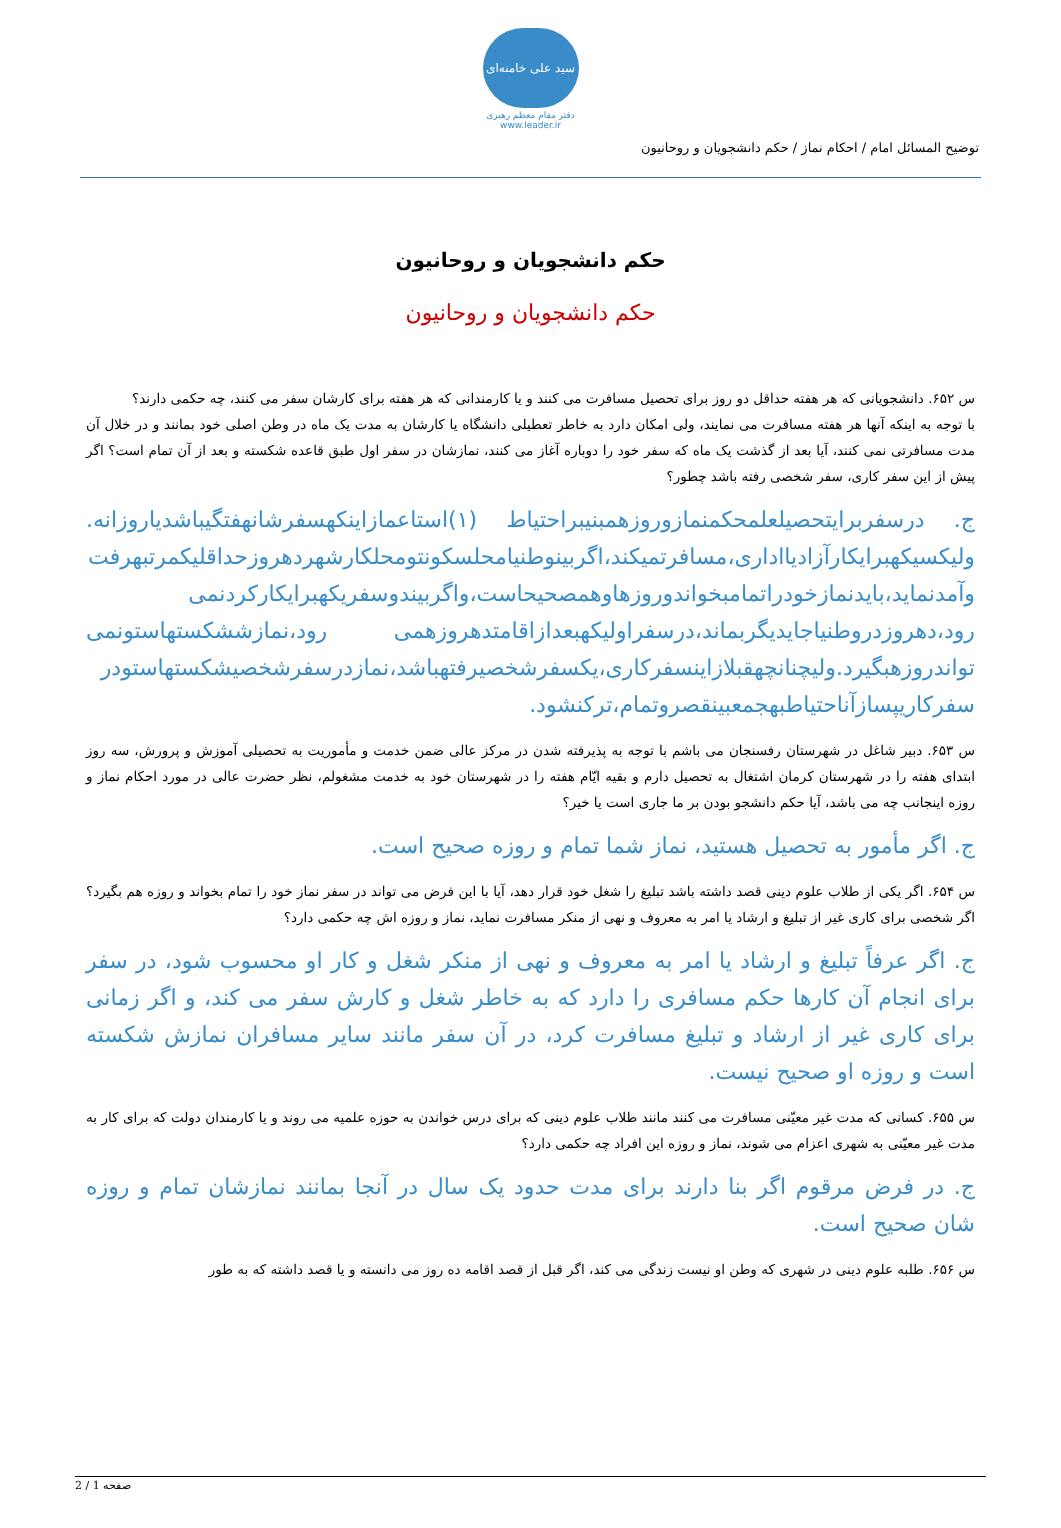سید علی خامنه‌ای
دفتر مقام معظم رهبری
www.leader.ir
توضیح المسائل امام / احکام نماز / حکم دانشجویان و روحانیون
حکم دانشجویان و روحانیون
حکم دانشجویان و روحانیون
س ۶۵۲. دانشجویانی که هر هفته حداقل دو روز برای تحصیل مسافرت می کنند و یا کارمندانی که هر هفته برای کارشان سفر می کنند، چه حکمی دارند؟
با توجه به اینکه آنها هر هفته مسافرت می نمایند، ولی امکان دارد به خاطر تعطیلی دانشگاه یا کارشان به مدت یک ماه در وطن اصلی خود بمانند و در خلال آن مدت مسافرتی نمی کنند، آیا بعد از گذشت یک ماه که سفر خود را دوباره آغاز می کنند، نمازشان در سفر اول طبق قاعده شکسته و بعد از آن تمام است؟ اگر پیش از این سفر کاری، سفر شخصی رفته باشد چطور؟
ج. درسفربرایتحصیلعلمحکمنمازوروزهمبنیبراحتیاط (۱)استاعمازاینکهسفرشانهفتگیباشدیاروزانه. ولیکسیکهبرایکارآزادیااداری،مسافرتمیکند،اگربینوطنیامحلسکونتومحلکارشهردهروزحداقلیکمرتبهرفت وآمدنماید،بایدنمازخودراتمامبخواندوروزهاوهمصحیحاست،واگربیندوسفریکهبرایکارکردنمی رود،دهروزدروطنیاجایدیگربماند،درسفراولیکهبعدازاقامتدهروزهمی رود،نمازششکستهاستونمی تواندروزهبگیرد.ولیچنانچهقبلازاینسفرکاری،یکسفرشخصیرفتهباشد،نمازدرسفرشخصیشکستهاستودر سفرکاریپسازآناحتیاطبهجمعبینقصروتمام،ترکنشود.
س ۶۵۳. دبیر شاغل در شهرستان رفسنجان می باشم با توجه به پذیرفته شدن در مرکز عالی ضمن خدمت و مأموریت به تحصیلی آموزش و پرورش، سه روز ابتدای هفته را در شهرستان کرمان اشتغال به تحصیل دارم و بقیه ایّام هفته را در شهرستان خود به خدمت مشغولم، نظر حضرت عالی در مورد احکام نماز و روزه اینجانب چه می باشد، آیا حکم دانشجو بودن بر ما جاری است یا خیر؟
ج. اگر مأمور به تحصیل هستید، نماز شما تمام و روزه صحیح است.
س ۶۵۴. اگر یکی از طلاب علوم دینی قصد داشته باشد تبلیغ را شغل خود قرار دهد، آیا با این فرض می تواند در سفر نماز خود را تمام بخواند و روزه هم بگیرد؟ اگر شخصی برای کاری غیر از تبلیغ و ارشاد یا امر به معروف و نهی از منکر مسافرت نماید، نماز و روزه اش چه حکمی دارد؟
ج. اگر عرفاً تبلیغ و ارشاد یا امر به معروف و نهی از منکر شغل و کار او محسوب شود، در سفر برای انجام آن کارها حکم مسافری را دارد که به خاطر شغل و کارش سفر می کند، و اگر زمانی برای کاری غیر از ارشاد و تبلیغ مسافرت کرد، در آن سفر مانند سایر مسافران نمازش شکسته است و روزه او صحیح نیست.
س ۶۵۵. کسانی که مدت غیر معیّنی مسافرت می کنند مانند طلاب علوم دینی که برای درس خواندن به حوزه علمیه می روند و یا کارمندان دولت که برای کار به مدت غیر معیّنی به شهری اعزام می شوند، نماز و روزه این افراد چه حکمی دارد؟
ج. در فرض مرقوم اگر بنا دارند برای مدت حدود یک سال در آنجا بمانند نمازشان تمام و روزه شان صحیح است.
س ۶۵۶. طلبه علوم دینی در شهری که وطن او نیست زندگی می کند، اگر قبل از قصد اقامه ده روز می دانسته و یا قصد داشته که به طور
صفحه 1 / 2